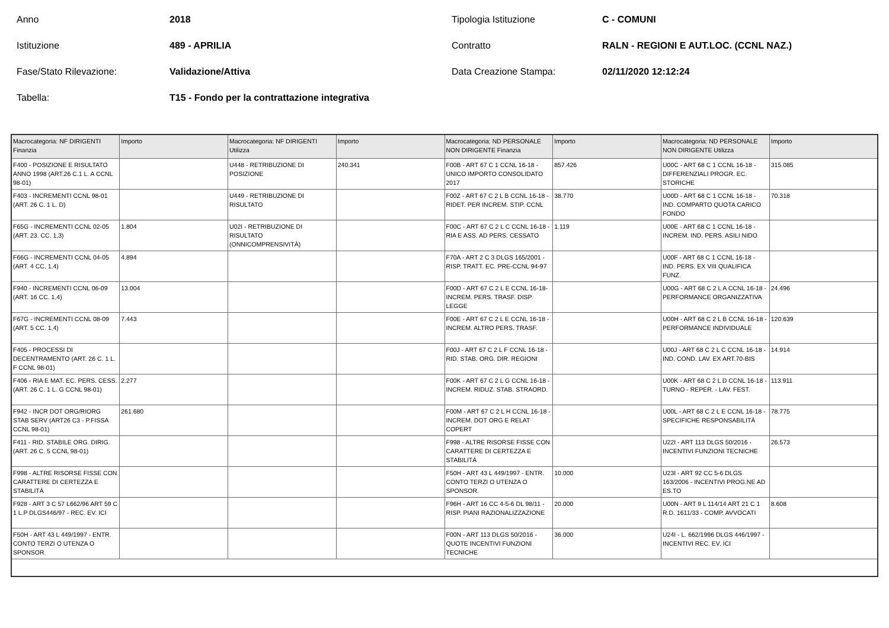Anno
2018
Tipologia Istituzione
C - COMUNI
Istituzione
489 - APRILIA
Contratto
RALN - REGIONI E AUT.LOC. (CCNL NAZ.)
Fase/Stato Rilevazione:
Validazione/Attiva
Data Creazione Stampa:
02/11/2020 12:12:24
Tabella:
T15 - Fondo per la contrattazione integrativa
| Macrocategoria: NF DIRIGENTI Finanzia | Importo | Macrocategoria: NF DIRIGENTI Utilizza | Importo | Macrocategoria: ND PERSONALE NON DIRIGENTE Finanzia | Importo | Macrocategoria: ND PERSONALE NON DIRIGENTE Utilizza | Importo |
| --- | --- | --- | --- | --- | --- | --- | --- |
| F400 - POSIZIONE E RISULTATO ANNO 1998 (ART.26 C.1 L. A CCNL 98-01) | | U448 - RETRIBUZIONE DI POSIZIONE | 240.341 | F00B - ART 67 C 1 CCNL 16-18 - UNICO IMPORTO CONSOLIDATO 2017 | 857.426 | U00C - ART 68 C 1 CCNL 16-18 - DIFFERENZIALI PROGR. EC. STORICHE | 315.085 |
| F403 - INCREMENTI CCNL 98-01 (ART. 26 C. 1 L. D) | | U449 - RETRIBUZIONE DI RISULTATO | | F00Z - ART 67 C 2 L B CCNL 16-18 - RIDET. PER INCREM. STIP. CCNL | 38.770 | U00D - ART 68 C 1 CCNL 16-18 - IND. COMPARTO QUOTA CARICO FONDO | 70.318 |
| F65G - INCREMENTI CCNL 02-05 (ART. 23. CC. 1,3) | 1.804 | U02I - RETRIBUZIONE DI RISULTATO (ONNICOMPRENSIVITÀ) | | F00C - ART 67 C 2 L C CCNL 16-18 - RIA E ASS. AD PERS. CESSATO | 1.119 | U00E - ART 68 C 1 CCNL 16-18 - INCREM. IND. PERS. ASILI NIDO | |
| F66G - INCREMENTI CCNL 04-05 (ART. 4 CC. 1,4) | 4.894 | | | F70A - ART 2 C 3 DLGS 165/2001 - RISP. TRATT. EC. PRE-CCNL 94-97 | | U00F - ART 68 C 1 CCNL 16-18 - IND. PERS. EX VIII QUALIFICA FUNZ. | |
| F940 - INCREMENTI CCNL 06-09 (ART. 16 CC. 1,4) | 13.004 | | | F00D - ART 67 C 2 L E CCNL 16-18-INCREM. PERS. TRASF. DISP. LEGGE | | U00G - ART 68 C 2 L A CCNL 16-18 - PERFORMANCE ORGANIZZATIVA | 24.496 |
| F67G - INCREMENTI CCNL 08-09 (ART. 5 CC. 1,4) | 7.443 | | | F00E - ART 67 C 2 L E CCNL 16-18 - INCREM. ALTRO PERS. TRASF. | | U00H - ART 68 C 2 L B CCNL 16-18 - PERFORMANCE INDIVIDUALE | 120.639 |
| F405 - PROCESSI DI DECENTRAMENTO (ART. 26 C. 1 L. F CCNL 98-01) | | | | F00J - ART 67 C 2 L F CCNL 16-18 - RID. STAB. ORG. DIR. REGIONI | | U00J - ART 68 C 2 L C CCNL 16-18 - IND. COND. LAV. EX ART.70-BIS | 14.914 |
| F406 - RIA E MAT. EC. PERS. CESS. (ART. 26 C. 1 L. G CCNL 98-01) | 2.277 | | | F00K - ART 67 C 2 L G CCNL 16-18 - INCREM. RIDUZ. STAB. STRAORD. | | U00K - ART 68 C 2 L D CCNL 16-18 - TURNO - REPER. - LAV. FEST. | 113.911 |
| F942 - INCR DOT ORG/RIORG STAB SERV (ART26 C3 - P.FISSA CCNL 98-01) | 261.680 | | | F00M - ART 67 C 2 L H CCNL 16-18 - INCREM. DOT ORG E RELAT COPERT | | U00L - ART 68 C 2 L E CCNL 16-18 - SPECIFICHE RESPONSABILITÀ | 78.775 |
| F411 - RID. STABILE ORG. DIRIG. (ART. 26 C. 5 CCNL 98-01) | | | | F998 - ALTRE RISORSE FISSE CON CARATTERE DI CERTEZZA E STABILITÀ | | U22I - ART 113 DLGS 50/2016 - INCENTIVI FUNZIONI TECNICHE | 26.573 |
| F998 - ALTRE RISORSE FISSE CON CARATTERE DI CERTEZZA E STABILITÀ | | | | F50H - ART 43 L 449/1997 - ENTR. CONTO TERZI O UTENZA O SPONSOR. | 10.000 | U23I - ART 92 CC 5-6 DLGS 163/2006 - INCENTIVI PROG.NE AD ES.TO | |
| F928 - ART 3 C 57 L662/96 ART 59 C 1 L.P DLGS446/97 - REC. EV. ICI | | | | F96H - ART 16 CC 4-5-6 DL 98/11 - RISP. PIANI RAZIONALIZZAZIONE | 20.000 | U00N - ART 9 L 114/14 ART 21 C 1 R.D. 1611/33 - COMP. AVVOCATI | 8.608 |
| F50H - ART 43 L 449/1997 - ENTR. CONTO TERZI O UTENZA O SPONSOR. | | | | F00N - ART 113 DLGS 50/2016 - QUOTE INCENTIVI FUNZIONI TECNICHE | 36.000 | U24I - L. 662/1996 DLGS 446/1997 - INCENTIVI REC. EV. ICI | |